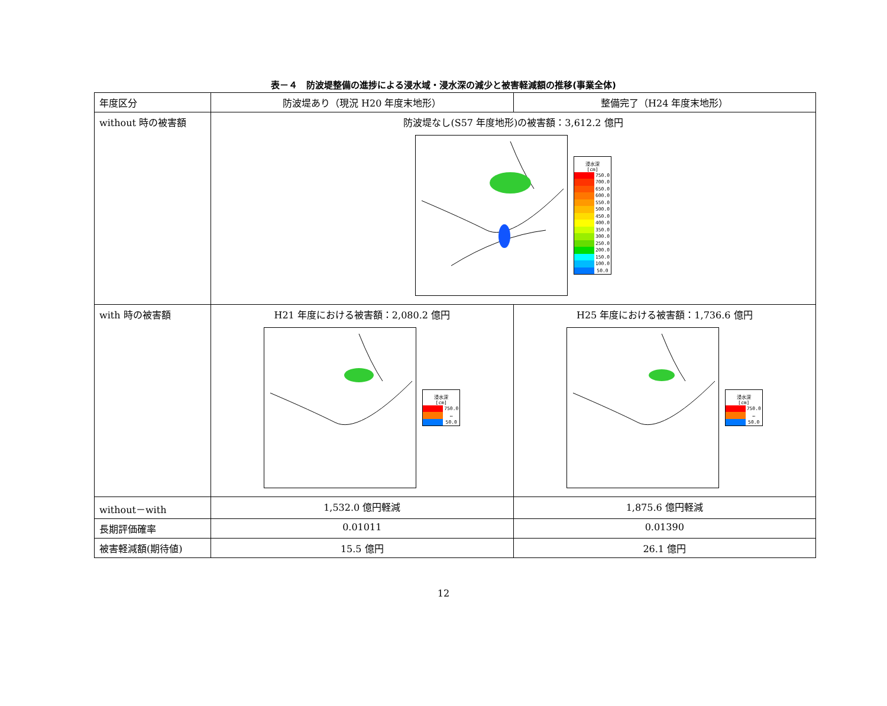表－４　防波堤整備の進捗による浸水域・浸水深の減少と被害軽減額の推移(事業全体)
| 年度区分 | 防波堤あり（現況 H20 年度末地形） | 整備完了（H24 年度末地形） |
| without 時の被害額 | 防波堤なし(S57 年度地形)の被害額：3,612.2 億円 浸水深 [cm] 750.0 700.0 650.0 600.0 550.0 500.0 450.0 400.0 350.0 300.0 250.0 200.0 150.0 100.0 50.0 | |
| with 時の被害額 | H21 年度における被害額：2,080.2 億円 浸水深 [cm] 750.0 … 50.0 | H25 年度における被害額：1,736.6 億円 浸水深 [cm] 750.0 … 50.0 |
| without－with | 1,532.0 億円軽減 | 1,875.6 億円軽減 |
| 長期評価確率 | 0.01011 | 0.01390 |
| 被害軽減額(期待値) | 15.5 億円 | 26.1 億円 |
12